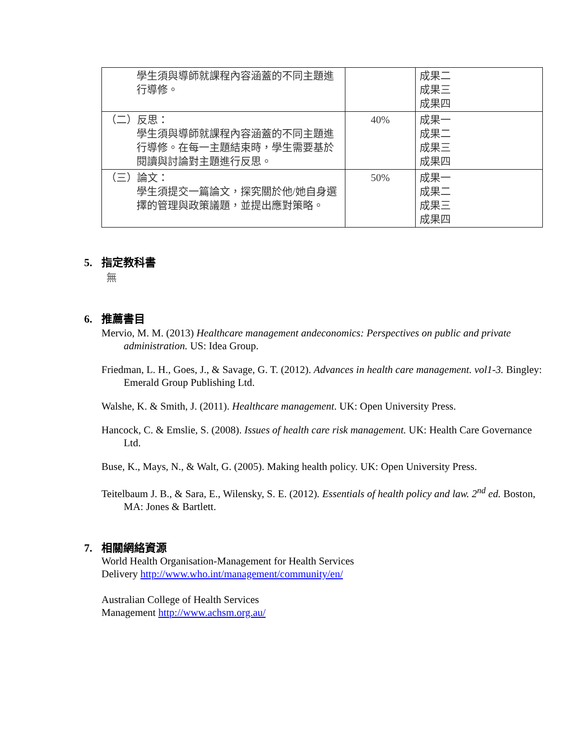| 學生須與導師就課程內容涵蓋的不同主題進行導修。 | | 成果二 成果三 成果四 |
| （二）反思： 學生須與導師就課程內容涵蓋的不同主題進行導修。在每一主題結束時，學生需要基於閱讀與討論對主題進行反思。 | 40% | 成果一 成果二 成果三 成果四 |
| （三）論文： 學生須提交一篇論文，探究關於他/她自身選擇的管理與政策議題，並提出應對策略。 | 50% | 成果一 成果二 成果三 成果四 |
5. 指定教科書
無
6. 推薦書目
Mervio, M. M. (2013) Healthcare management andeconomics: Perspectives on public and private administration. US: Idea Group.
Friedman, L. H., Goes, J., & Savage, G. T. (2012). Advances in health care management. vol1-3. Bingley: Emerald Group Publishing Ltd.
Walshe, K. & Smith, J. (2011). Healthcare management. UK: Open University Press.
Hancock, C. & Emslie, S. (2008). Issues of health care risk management. UK: Health Care Governance Ltd.
Buse, K., Mays, N., & Walt, G. (2005). Making health policy. UK: Open University Press.
Teitelbaum J. B., & Sara, E., Wilensky, S. E. (2012). Essentials of health policy and law. 2<sup>nd</sup> ed. Boston, MA: Jones & Bartlett.
7. 相關網絡資源
World Health Organisation-Management for Health Services
Delivery http://www.who.int/management/community/en/
Australian College of Health Services
Management http://www.achsm.org.au/